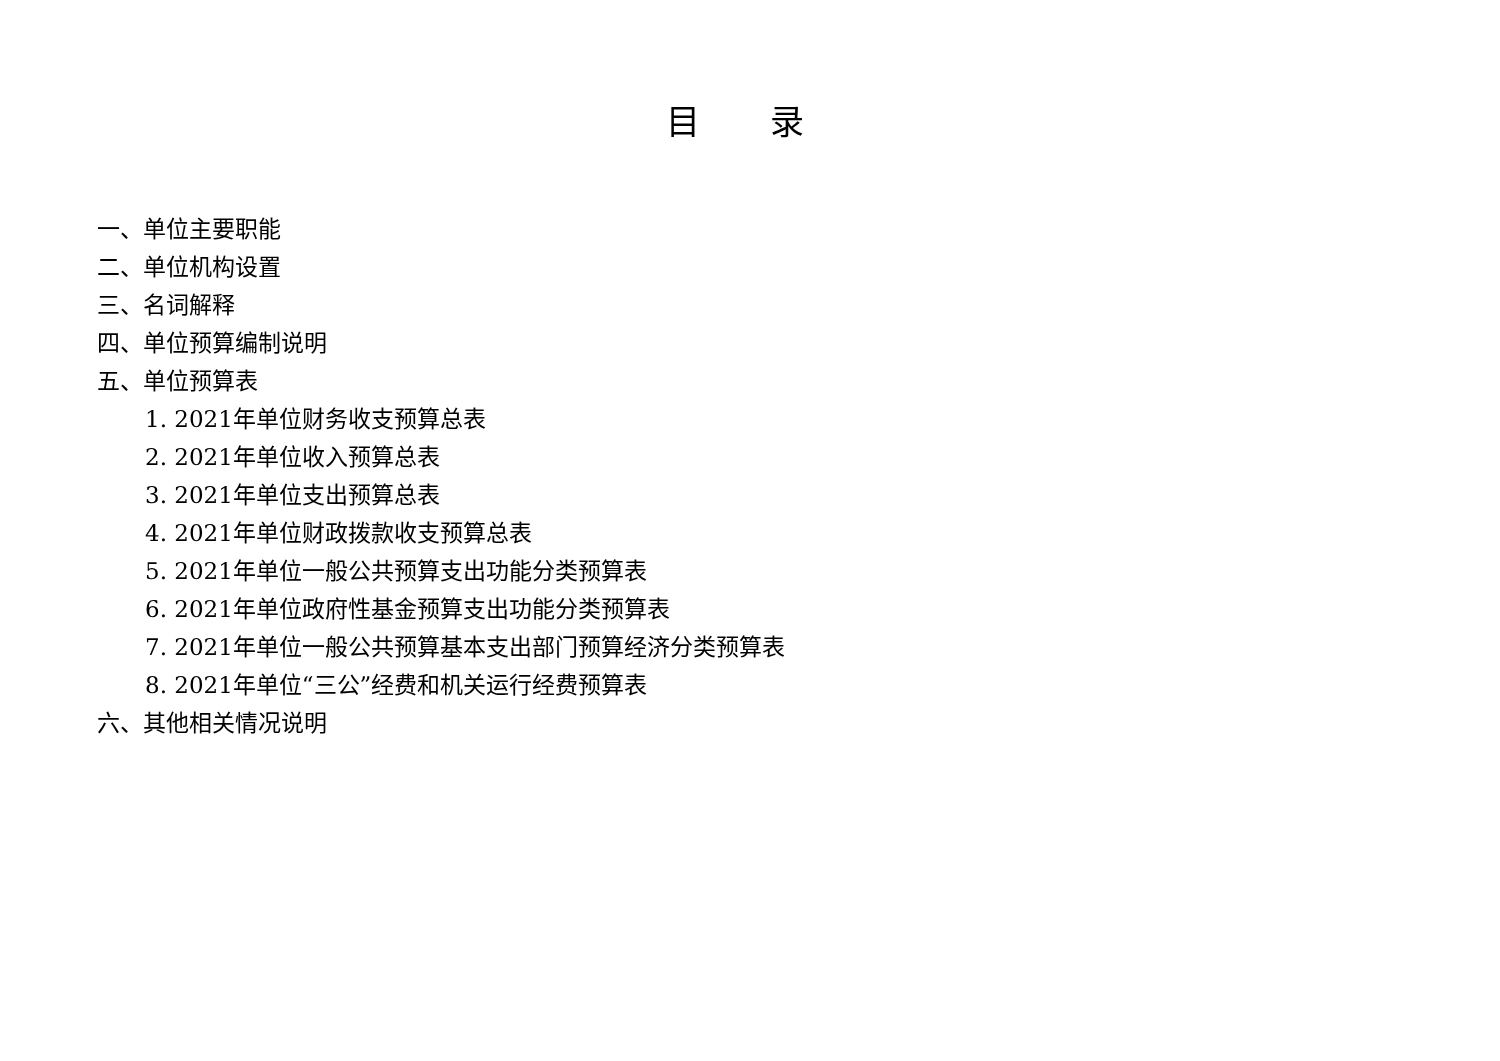目 录
一、单位主要职能
二、单位机构设置
三、名词解释
四、单位预算编制说明
五、单位预算表
1. 2021年单位财务收支预算总表
2. 2021年单位收入预算总表
3. 2021年单位支出预算总表
4. 2021年单位财政拨款收支预算总表
5. 2021年单位一般公共预算支出功能分类预算表
6. 2021年单位政府性基金预算支出功能分类预算表
7. 2021年单位一般公共预算基本支出部门预算经济分类预算表
8. 2021年单位“三公”经费和机关运行经费预算表
六、其他相关情况说明